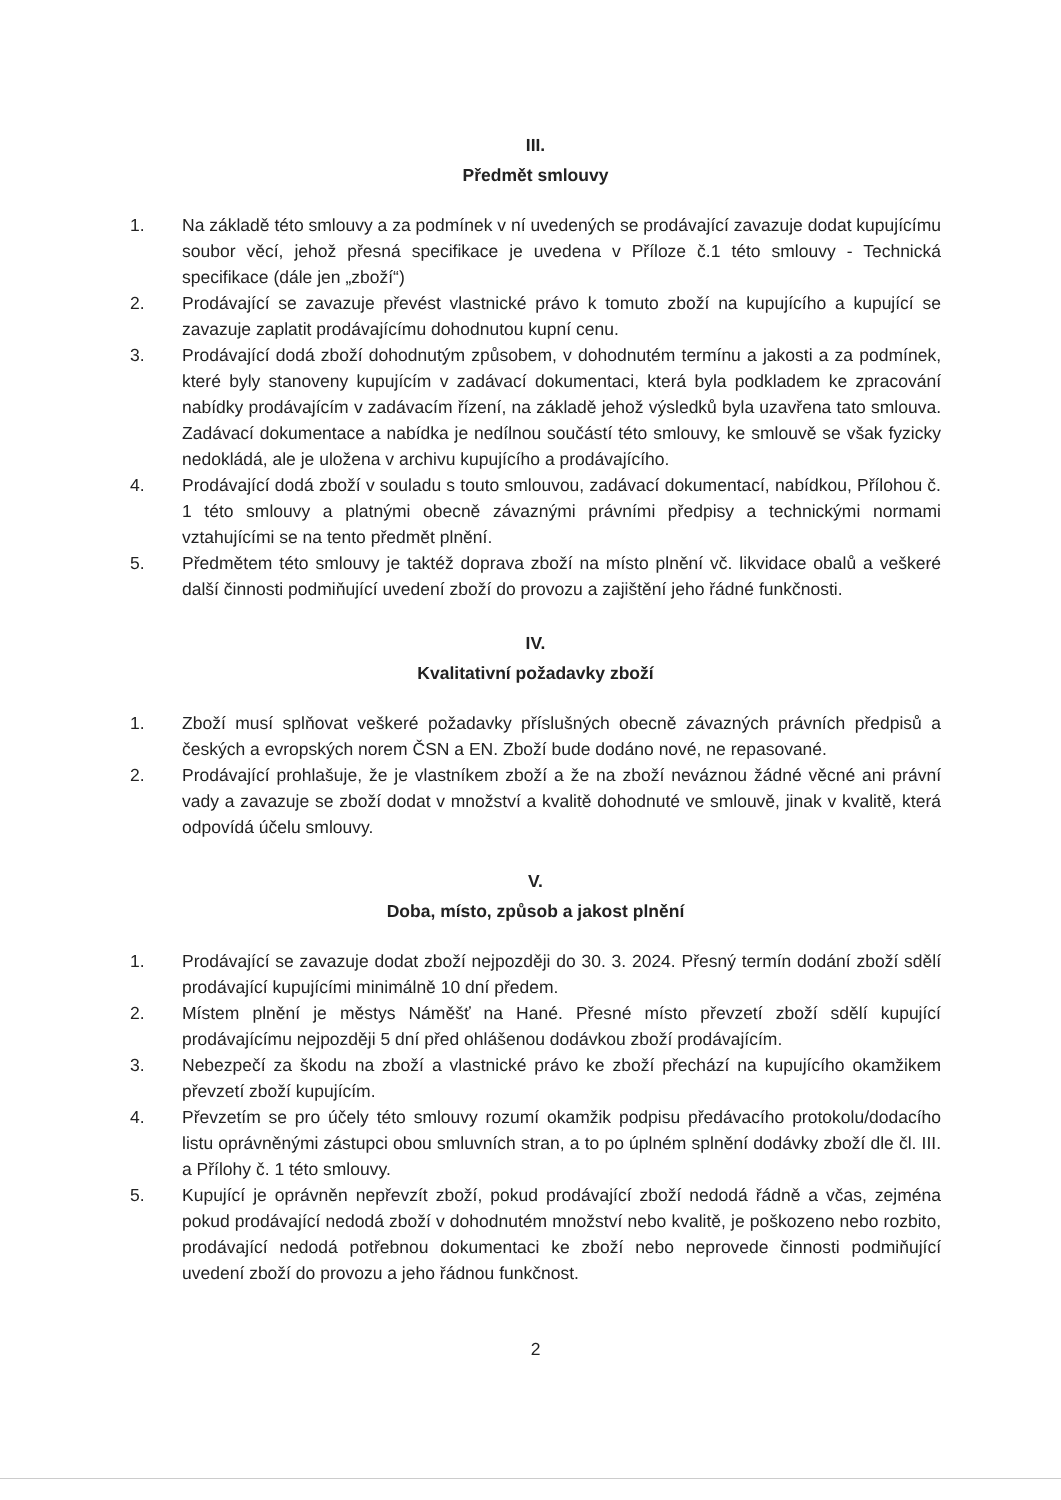III.
Předmět smlouvy
1. Na základě této smlouvy a za podmínek v ní uvedených se prodávající zavazuje dodat kupujícímu soubor věcí, jehož přesná specifikace je uvedena v Příloze č.1 této smlouvy - Technická specifikace (dále jen „zboží“)
2. Prodávající se zavazuje převést vlastnické právo k tomuto zboží na kupujícího a kupující se zavazuje zaplatit prodávajícímu dohodnutou kupní cenu.
3. Prodávající dodá zboží dohodnutým způsobem, v dohodnutém termínu a jakosti a za podmínek, které byly stanoveny kupujícím v zadávací dokumentaci, která byla podkladem ke zpracování nabídky prodávajícím v zadávacím řízení, na základě jehož výsledků byla uzavřena tato smlouva. Zadávací dokumentace a nabídka je nedílnou součástí této smlouvy, ke smlouvě se však fyzicky nedokládá, ale je uložena v archivu kupujícího a prodávajícího.
4. Prodávající dodá zboží v souladu s touto smlouvou, zadávací dokumentací, nabídkou, Přílohou č. 1 této smlouvy a platnými obecně závaznými právními předpisy a technickými normami vztahujícími se na tento předmět plnění.
5. Předmětem této smlouvy je taktéž doprava zboží na místo plnění vč. likvidace obalů a veškeré další činnosti podmiňující uvedení zboží do provozu a zajištění jeho řádné funkčnosti.
IV.
Kvalitativní požadavky zboží
1. Zboží musí splňovat veškeré požadavky příslušných obecně závazných právních předpisů a českých a evropských norem ČSN a EN. Zboží bude dodáno nové, ne repasované.
2. Prodávající prohlašuje, že je vlastníkem zboží a že na zboží neváznou žádné věcné ani právní vady a zavazuje se zboží dodat v množství a kvalitě dohodnuté ve smlouvě, jinak v kvalitě, která odpovídá účelu smlouvy.
V.
Doba, místo, způsob a jakost plnění
1. Prodávající se zavazuje dodat zboží nejpozději do 30. 3. 2024. Přesný termín dodání zboží sdělí prodávající kupujícími minimálně 10 dní předem.
2. Místem plnění je městys Náměšť na Hané. Přesné místo převzetí zboží sdělí kupující prodávajícímu nejpozději 5 dní před ohlášenou dodávkou zboží prodávajícím.
3. Nebezpečí za škodu na zboží a vlastnické právo ke zboží přechází na kupujícího okamžikem převzetí zboží kupujícím.
4. Převzetím se pro účely této smlouvy rozumí okamžik podpisu předávacího protokolu/dodacího listu oprávněnými zástupci obou smluvních stran, a to po úplném splnění dodávky zboží dle čl. III. a Přílohy č. 1 této smlouvy.
5. Kupující je oprávněn nepřevzít zboží, pokud prodávající zboží nedodá řádně a včas, zejména pokud prodávající nedodá zboží v dohodnutém množství nebo kvalitě, je poškozeno nebo rozbito, prodávající nedodá potřebnou dokumentaci ke zboží nebo neprovede činnosti podmiňující uvedení zboží do provozu a jeho řádnou funkčnost.
2